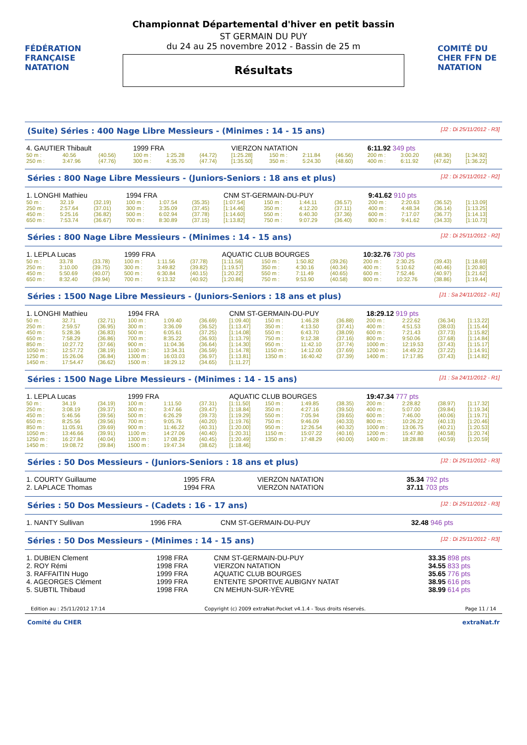FÉDÉRATION FRANÇAISE NATATION
Championnat Départemental d'hiver en petit bassin
ST GERMAIN DU PUY
du 24 au 25 novembre 2012 - Bassin de 25 m
Résultats
COMITÉ DU CHER FFN DE NATATION
(Suite) Séries : 400 Nage Libre Messieurs - (Minimes : 14 - 15 ans) [J2 : Di 25/11/2012 - R3]
| 4. GAUTIER Thibault | | | 1999 FRA | | | VIERZON NATATION | | | | 6:11.92 349 pts | | | |
| 50 m : | 40.56 | (40.56) | 100 m : | 1:25.28 | (44.72) | [1:25.28] | 150 m : | 2:11.84 | (46.56) | 200 m : | 3:00.20 | (48.36) | [1:34.92] |
| 250 m : | 3:47.96 | (47.76) | 300 m : | 4:35.70 | (47.74) | [1:35.50] | 350 m : | 5:24.30 | (48.60) | 400 m : | 6:11.92 | (47.62) | [1:36.22] |
Séries : 800 Nage Libre Messieurs - (Juniors-Seniors : 18 ans et plus) [J2 : Di 25/11/2012 - R2]
| 1. LONGHI Mathieu | | | 1994 FRA | | | CNM ST-GERMAIN-DU-PUY | | | | 9:41.62 910 pts | | | |
| 50 m : | 32.19 | (32.19) | 100 m : | 1:07.54 | (35.35) | [1:07.54] | 150 m : | 1:44.11 | (36.57) | 200 m : | 2:20.63 | (36.52) | [1:13.09] |
| 250 m : | 2:57.64 | (37.01) | 300 m : | 3:35.09 | (37.45) | [1:14.46] | 350 m : | 4:12.20 | (37.11) | 400 m : | 4:48.34 | (36.14) | [1:13.25] |
| 450 m : | 5:25.16 | (36.82) | 500 m : | 6:02.94 | (37.78) | [1:14.60] | 550 m : | 6:40.30 | (37.36) | 600 m : | 7:17.07 | (36.77) | [1:14.13] |
| 650 m : | 7:53.74 | (36.67) | 700 m : | 8:30.89 | (37.15) | [1:13.82] | 750 m : | 9:07.29 | (36.40) | 800 m : | 9:41.62 | (34.33) | [1:10.73] |
Séries : 800 Nage Libre Messieurs - (Minimes : 14 - 15 ans) [J2 : Di 25/11/2012 - R2]
| 1. LEPLA Lucas | | | 1999 FRA | | | AQUATIC CLUB BOURGES | | | | 10:32.76 730 pts | | | |
| 50 m : | 33.78 | (33.78) | 100 m : | 1:11.56 | (37.78) | [1:11.56] | 150 m : | 1:50.82 | (39.26) | 200 m : | 2:30.25 | (39.43) | [1:18.69] |
| 250 m : | 3:10.00 | (39.75) | 300 m : | 3:49.82 | (39.82) | [1:19.57] | 350 m : | 4:30.16 | (40.34) | 400 m : | 5:10.62 | (40.46) | [1:20.80] |
| 450 m : | 5:50.69 | (40.07) | 500 m : | 6:30.84 | (40.15) | [1:20.22] | 550 m : | 7:11.49 | (40.65) | 600 m : | 7:52.46 | (40.97) | [1:21.62] |
| 650 m : | 8:32.40 | (39.94) | 700 m : | 9:13.32 | (40.92) | [1:20.86] | 750 m : | 9:53.90 | (40.58) | 800 m : | 10:32.76 | (38.86) | [1:19.44] |
Séries : 1500 Nage Libre Messieurs - (Juniors-Seniors : 18 ans et plus) [J1 : Sa 24/11/2012 - R1]
| 1. LONGHI Mathieu | | | 1994 FRA | | | CNM ST-GERMAIN-DU-PUY | | | | 18:29.12 919 pts | | | |
| 50 m : | 32.71 | (32.71) | 100 m : | 1:09.40 | (36.69) | [1:09.40] | 150 m : | 1:46.28 | (36.88) | 200 m : | 2:22.62 | (36.34) | [1:13.22] |
| 250 m : | 2:59.57 | (36.95) | 300 m : | 3:36.09 | (36.52) | [1:13.47] | 350 m : | 4:13.50 | (37.41) | 400 m : | 4:51.53 | (38.03) | [1:15.44] |
| 450 m : | 5:28.36 | (36.83) | 500 m : | 6:05.61 | (37.25) | [1:14.08] | 550 m : | 6:43.70 | (38.09) | 600 m : | 7:21.43 | (37.73) | [1:15.82] |
| 650 m : | 7:58.29 | (36.86) | 700 m : | 8:35.22 | (36.93) | [1:13.79] | 750 m : | 9:12.38 | (37.16) | 800 m : | 9:50.06 | (37.68) | [1:14.84] |
| 850 m : | 10:27.72 | (37.66) | 900 m : | 11:04.36 | (36.64) | [1:14.30] | 950 m : | 11:42.10 | (37.74) | 1000 m : | 12:19.53 | (37.43) | [1:15.17] |
| 1050 m : | 12:57.72 | (38.19) | 1100 m : | 13:34.31 | (36.59) | [1:14.78] | 1150 m : | 14:12.00 | (37.69) | 1200 m : | 14:49.22 | (37.22) | [1:14.91] |
| 1250 m : | 15:26.06 | (36.84) | 1300 m : | 16:03.03 | (36.97) | [1:13.81] | 1350 m : | 16:40.42 | (37.39) | 1400 m : | 17:17.85 | (37.43) | [1:14.82] |
| 1450 m : | 17:54.47 | (36.62) | 1500 m : | 18:29.12 | (34.65) | [1:11.27] | | | | | | | |
Séries : 1500 Nage Libre Messieurs - (Minimes : 14 - 15 ans) [J1 : Sa 24/11/2012 - R1]
| 1. LEPLA Lucas | | | 1999 FRA | | | AQUATIC CLUB BOURGES | | | | 19:47.34 777 pts | | | |
| 50 m : | 34.19 | (34.19) | 100 m : | 1:11.50 | (37.31) | [1:11.50] | 150 m : | 1:49.85 | (38.35) | 200 m : | 2:28.82 | (38.97) | [1:17.32] |
| 250 m : | 3:08.19 | (39.37) | 300 m : | 3:47.66 | (39.47) | [1:18.84] | 350 m : | 4:27.16 | (39.50) | 400 m : | 5:07.00 | (39.84) | [1:19.34] |
| 450 m : | 5:46.56 | (39.56) | 500 m : | 6:26.29 | (39.73) | [1:19.29] | 550 m : | 7:05.94 | (39.65) | 600 m : | 7:46.00 | (40.06) | [1:19.71] |
| 650 m : | 8:25.56 | (39.56) | 700 m : | 9:05.76 | (40.20) | [1:19.76] | 750 m : | 9:46.09 | (40.33) | 800 m : | 10:26.22 | (40.13) | [1:20.46] |
| 850 m : | 11:05.91 | (39.69) | 900 m : | 11:46.22 | (40.31) | [1:20.00] | 950 m : | 12:26.54 | (40.32) | 1000 m : | 13:06.75 | (40.21) | [1:20.53] |
| 1050 m : | 13:46.66 | (39.91) | 1100 m : | 14:27.06 | (40.40) | [1:20.31] | 1150 m : | 15:07.22 | (40.16) | 1200 m : | 15:47.80 | (40.58) | [1:20.74] |
| 1250 m : | 16:27.84 | (40.04) | 1300 m : | 17:08.29 | (40.45) | [1:20.49] | 1350 m : | 17:48.29 | (40.00) | 1400 m : | 18:28.88 | (40.59) | [1:20.59] |
| 1450 m : | 19:08.72 | (39.84) | 1500 m : | 19:47.34 | (38.62) | [1:18.46] | | | | | | | |
Séries : 50 Dos Messieurs - (Juniors-Seniors : 18 ans et plus) [J2 : Di 25/11/2012 - R3]
| 1. COURTY Guillaume | 1995 FRA | VIERZON NATATION | 35.34 792 pts |
| 2. LAPLACE Thomas | 1994 FRA | VIERZON NATATION | 37.11 703 pts |
Séries : 50 Dos Messieurs - (Cadets : 16 - 17 ans) [J2 : Di 25/11/2012 - R3]
| 1. NANTY Sullivan | 1996 FRA | CNM ST-GERMAIN-DU-PUY | 32.48 946 pts |
Séries : 50 Dos Messieurs - (Minimes : 14 - 15 ans) [J2 : Di 25/11/2012 - R3]
| 1. DUBIEN Clement | 1998 FRA | CNM ST-GERMAIN-DU-PUY | 33.35 898 pts |
| 2. ROY Rémi | 1998 FRA | VIERZON NATATION | 34.55 833 pts |
| 3. RAFFAITIN Hugo | 1999 FRA | AQUATIC CLUB BOURGES | 35.65 776 pts |
| 4. AGEORGES Clément | 1999 FRA | ENTENTE SPORTIVE AUBIGNY NATAT | 38.95 616 pts |
| 5. SUBTIL Thibaud | 1998 FRA | CN MEHUN-SUR-YÈVRE | 38.99 614 pts |
Edition au : 25/11/2012 17:14 Copyright (c) 2009 extraNat-Pocket v4.1.4 - Tous droits réservés. Page 11 / 14
Comité du CHER extraNat.fr